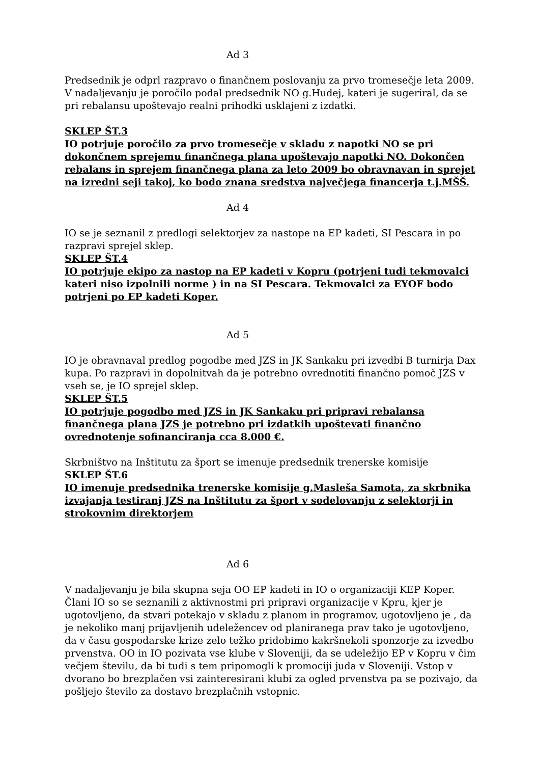Ad 3
Predsednik je odprl razpravo o finančnem poslovanju za prvo tromesečje leta 2009. V nadaljevanju je poročilo podal predsednik NO g.Hudej, kateri je sugeriral, da se pri rebalansu upoštevajo realni prihodki usklajeni z izdatki.
SKLEP ŠT.3
IO potrjuje poročilo za prvo tromesečje v skladu z napotki NO se pri dokončnem sprejemu finančnega plana upoštevajo napotki NO. Dokončen rebalans in sprejem finančnega plana za leto 2009 bo obravnavan in sprejet na izredni seji takoj, ko bodo znana sredstva največjega financerja t.j.MŠŠ.
Ad 4
IO se je seznanil z predlogi selektorjev za nastope na EP kadeti, SI Pescara in po razpravi sprejel sklep.
SKLEP ŠT.4
IO potrjuje ekipo za nastop na EP kadeti v Kopru (potrjeni tudi tekmovalci kateri niso izpolnili norme ) in na SI Pescara. Tekmovalci za EYOF bodo potrjeni po EP kadeti Koper.
Ad 5
IO je obravnaval predlog pogodbe med JZS in JK Sankaku pri izvedbi B turnirja Dax kupa. Po razpravi in dopolnitvah da je potrebno ovrednotiti finančno pomoč JZS v vseh se, je IO sprejel sklep.
SKLEP ŠT.5
IO potrjuje pogodbo med JZS in JK Sankaku pri pripravi rebalansa finančnega plana JZS je potrebno pri izdatkih upoštevati finančno ovrednotenje sofinanciranja cca 8.000 €.
Skrbništvo na Inštitutu za šport se imenuje predsednik trenerske komisije
SKLEP ŠT.6
IO imenuje predsednika trenerske komisije g.Masleša Samota, za skrbnika izvajanja testiranj JZS na Inštitutu za šport v sodelovanju z selektorji in strokovnim direktorjem
Ad 6
V nadaljevanju je bila skupna seja OO EP kadeti in IO o organizaciji KEP Koper. Člani IO so se seznanili z aktivnostmi pri pripravi organizacije v Kpru, kjer je ugotovljeno, da stvari potekajo v skladu z planom in programov, ugotovljeno je , da je nekoliko manj prijavljenih udeležencev od planiranega prav tako je ugotovljeno, da v času gospodarske krize zelo težko pridobimo kakršnekoli sponzorje za izvedbo prvenstva. OO in IO pozivata vse klube v Sloveniji, da se udeležijo EP v Kopru v čim večjem številu, da bi tudi s tem pripomogli k promociji juda v Sloveniji. Vstop v dvorano bo brezplačen vsi zainteresirani klubi za ogled prvenstva pa se pozivajo, da pošljejo število za dostavo brezplačnih vstopnic.